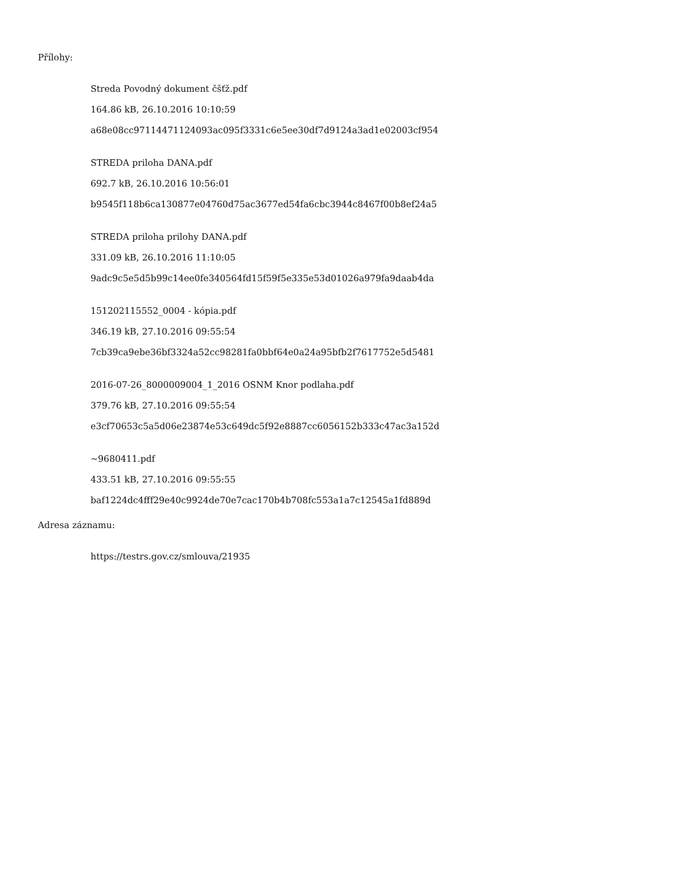Přílohy:
Streda Povodný dokument čšťž.pdf
164.86 kB, 26.10.2016 10:10:59
a68e08cc97114471124093ac095f3331c6e5ee30df7d9124a3ad1e02003cf954
STREDA priloha DANA.pdf
692.7 kB, 26.10.2016 10:56:01
b9545f118b6ca130877e04760d75ac3677ed54fa6cbc3944c8467f00b8ef24a5
STREDA priloha prilohy DANA.pdf
331.09 kB, 26.10.2016 11:10:05
9adc9c5e5d5b99c14ee0fe340564fd15f59f5e335e53d01026a979fa9daab4da
151202115552_0004 - kópia.pdf
346.19 kB, 27.10.2016 09:55:54
7cb39ca9ebe36bf3324a52cc98281fa0bbf64e0a24a95bfb2f7617752e5d5481
2016-07-26_8000009004_1_2016 OSNM Knor podlaha.pdf
379.76 kB, 27.10.2016 09:55:54
e3cf70653c5a5d06e23874e53c649dc5f92e8887cc6056152b333c47ac3a152d
~9680411.pdf
433.51 kB, 27.10.2016 09:55:55
baf1224dc4fff29e40c9924de70e7cac170b4b708fc553a1a7c12545a1fd889d
Adresa záznamu:
https://testrs.gov.cz/smlouva/21935